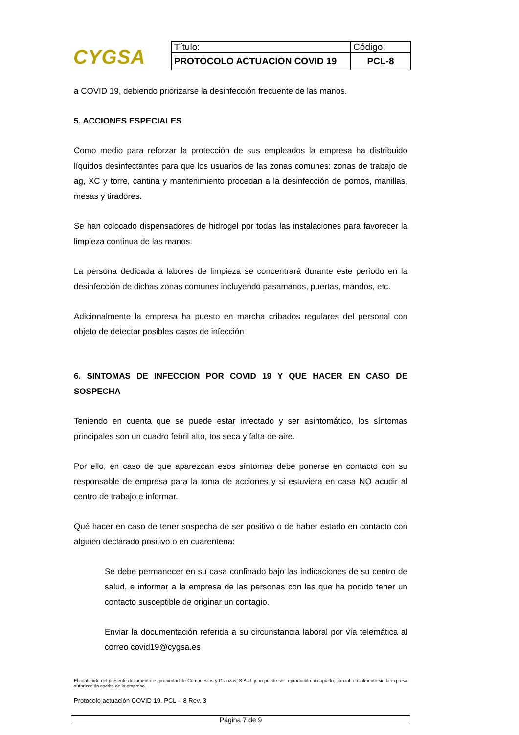CYGSA
| Título: | Código: |
| PROTOCOLO ACTUACION COVID 19 | PCL-8 |
a COVID 19, debiendo priorizarse la desinfección frecuente de las manos.
5. ACCIONES ESPECIALES
Como medio para reforzar la protección de sus empleados la empresa ha distribuido líquidos desinfectantes para que los usuarios de las zonas comunes: zonas de trabajo de ag, XC y torre, cantina y mantenimiento procedan a la desinfección de pomos, manillas, mesas y tiradores.
Se han colocado dispensadores de hidrogel por todas las instalaciones para favorecer la limpieza continua de las manos.
La persona dedicada a labores de limpieza se concentrará durante este período en la desinfección de dichas zonas comunes incluyendo pasamanos, puertas, mandos, etc.
Adicionalmente la empresa ha puesto en marcha cribados regulares del personal con objeto de detectar posibles casos de infección
6. SINTOMAS DE INFECCION POR COVID 19 Y QUE HACER EN CASO DE SOSPECHA
Teniendo en cuenta que se puede estar infectado y ser asintomático, los síntomas principales son un cuadro febril alto, tos seca y falta de aire.
Por ello, en caso de que aparezcan esos síntomas debe ponerse en contacto con su responsable de empresa para la toma de acciones y si estuviera en casa NO acudir al centro de trabajo e informar.
Qué hacer en caso de tener sospecha de ser positivo o de haber estado en contacto con alguien declarado positivo o en cuarentena:
Se debe permanecer en su casa confinado bajo las indicaciones de su centro de salud, e informar a la empresa de las personas con las que ha podido tener un contacto susceptible de originar un contagio.
Enviar la documentación referida a su circunstancia laboral por vía telemática al correo covid19@cygsa.es
El contenido del presente documento es propiedad de Compuestos y Granzas, S.A.U. y no puede ser reproducido ni copiado, parcial o totalmente sin la expresa autorización escrita de la empresa.
Protocolo actuación COVID 19. PCL – 8 Rev. 3
Página 7 de 9